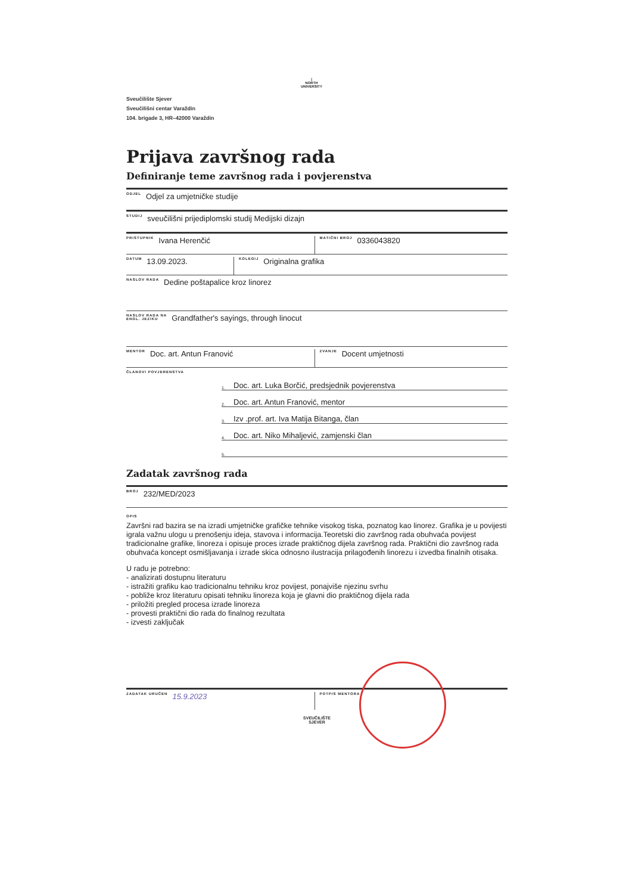|
NORTH
UNIVERSITY
Sveučilište Sjever
Sveučilišni centar Varaždin
104. brigade 3, HR–42000 Varaždin
Prijava završnog rada
Definiranje teme završnog rada i povjerenstva
ODJEL Odjel za umjetničke studije
STUDIJ sveučilišni prijediplomski studij Medijski dizajn
PRISTUPNIK Ivana Herenčić
MATIČNI BROJ 0336043820
DATUM 13.09.2023.
KOLEGIJ Originalna grafika
NASLOV RADA Dedine poštapalice kroz linorez
NASLOV RADA NA
ENGL. JEZIKU Grandfather's sayings, through linocut
MENTOR Doc. art. Antun Franović
ZVANJE Docent umjetnosti
ČLANOVI POVJERENSTVA
1. Doc. art. Luka Borčić, predsjednik povjerenstva
2. Doc. art. Antun Franović, mentor
3. Izv .prof. art. Iva Matija Bitanga, član
4. Doc. art. Niko Mihaljević, zamjenski član
5.
Zadatak završnog rada
BROJ 232/MED/2023
OPIS
Završni rad bazira se na izradi umjetničke grafičke tehnike visokog tiska, poznatog kao linorez. Grafika je u povijesti igrala važnu ulogu u prenošenju ideja, stavova i informacija.Teoretski dio završnog rada obuhvaća povijest tradicionalne grafike, linoreza i opisuje proces izrade praktičnog dijela završnog rada. Praktični dio završnog rada obuhvaća koncept osmišljavanja i izrade skica odnosno ilustracija prilagođenih linorezu i izvedba finalnih otisaka.
U radu je potrebno:
- analizirati dostupnu literaturu
- istražiti grafiku kao tradicionalnu tehniku kroz povijest, ponajviše njezinu svrhu
- pobliže kroz literaturu opisati tehniku linoreza koja je glavni dio praktičnog dijela rada
- priložiti pregled procesa izrade linoreza
- provesti praktični dio rada do finalnog rezultata
- izvesti zaključak
ZADATAK URUČEN 15.9.2023
POTPIS MENTORA
SVEUČILIŠTE
SJEVER